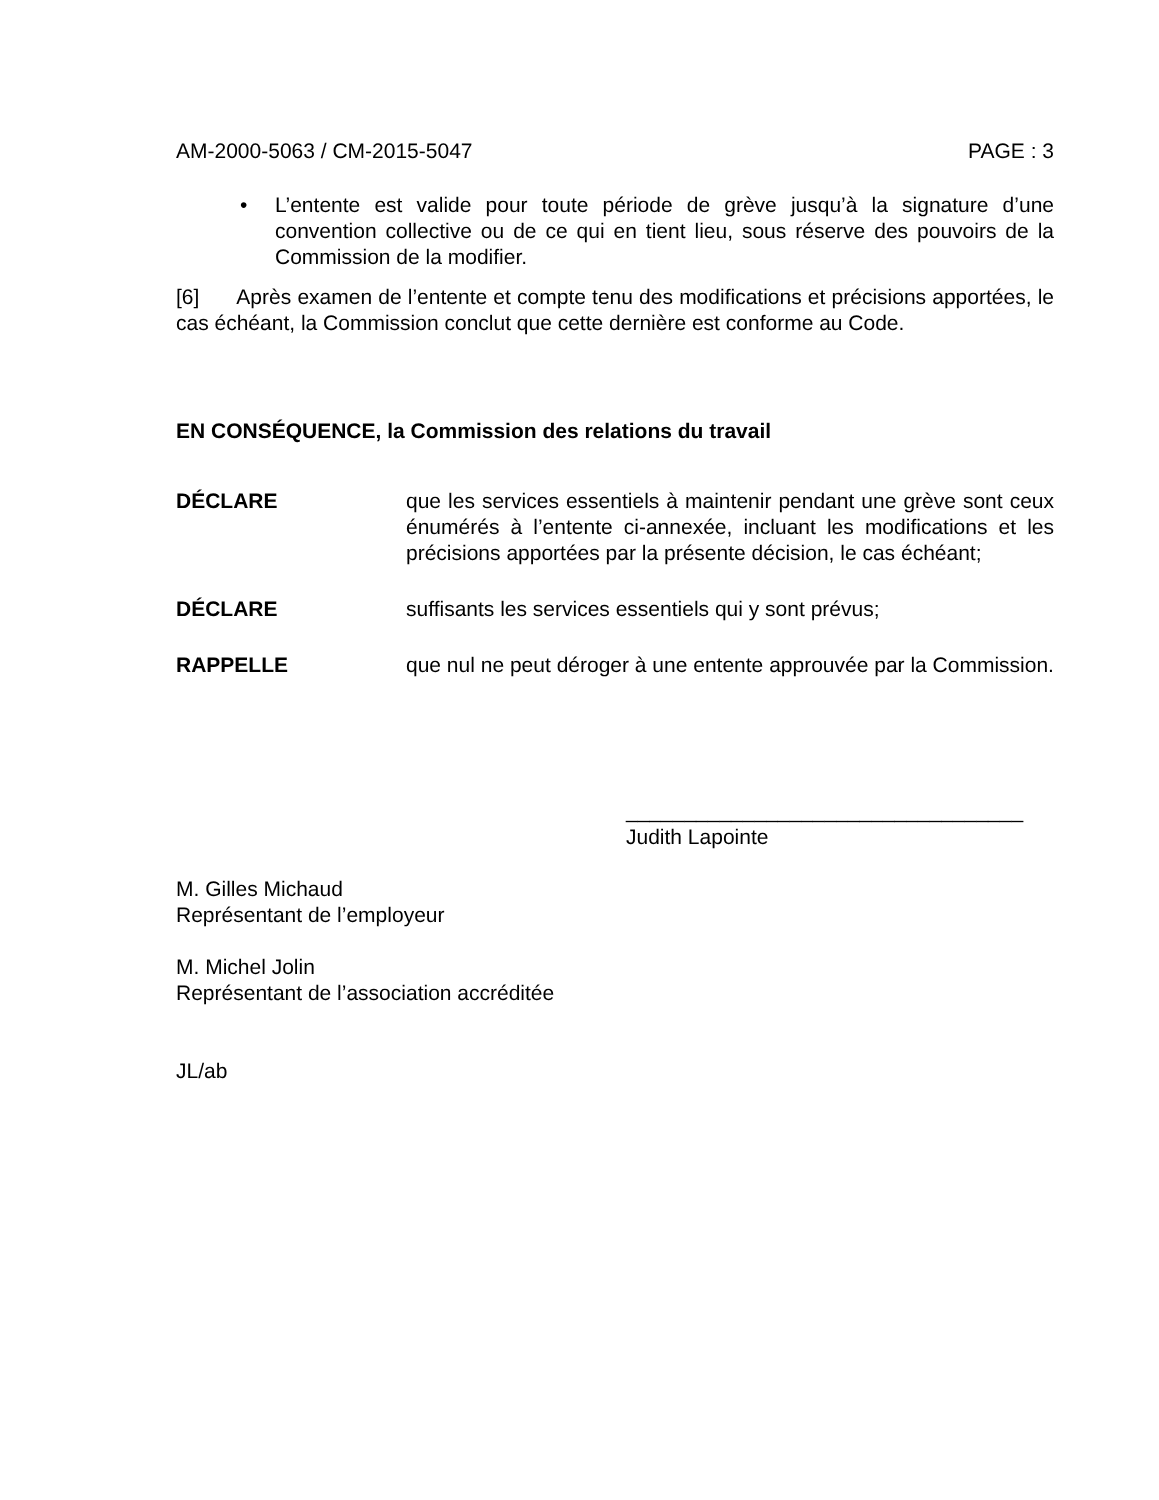AM-2000-5063 / CM-2015-5047 PAGE : 3
• L’entente est valide pour toute période de grève jusqu’à la signature d’une convention collective ou de ce qui en tient lieu, sous réserve des pouvoirs de la Commission de la modifier.
[6] Après examen de l’entente et compte tenu des modifications et précisions apportées, le cas échéant, la Commission conclut que cette dernière est conforme au Code.
EN CONSÉQUENCE, la Commission des relations du travail
DÉCLARE que les services essentiels à maintenir pendant une grève sont ceux énumérés à l’entente ci-annexée, incluant les modifications et les précisions apportées par la présente décision, le cas échéant;
DÉCLARE suffisants les services essentiels qui y sont prévus;
RAPPELLE que nul ne peut déroger à une entente approuvée par la Commission.
__________________________________
Judith Lapointe
M. Gilles Michaud
Représentant de l’employeur
M. Michel Jolin
Représentant de l’association accréditée
JL/ab